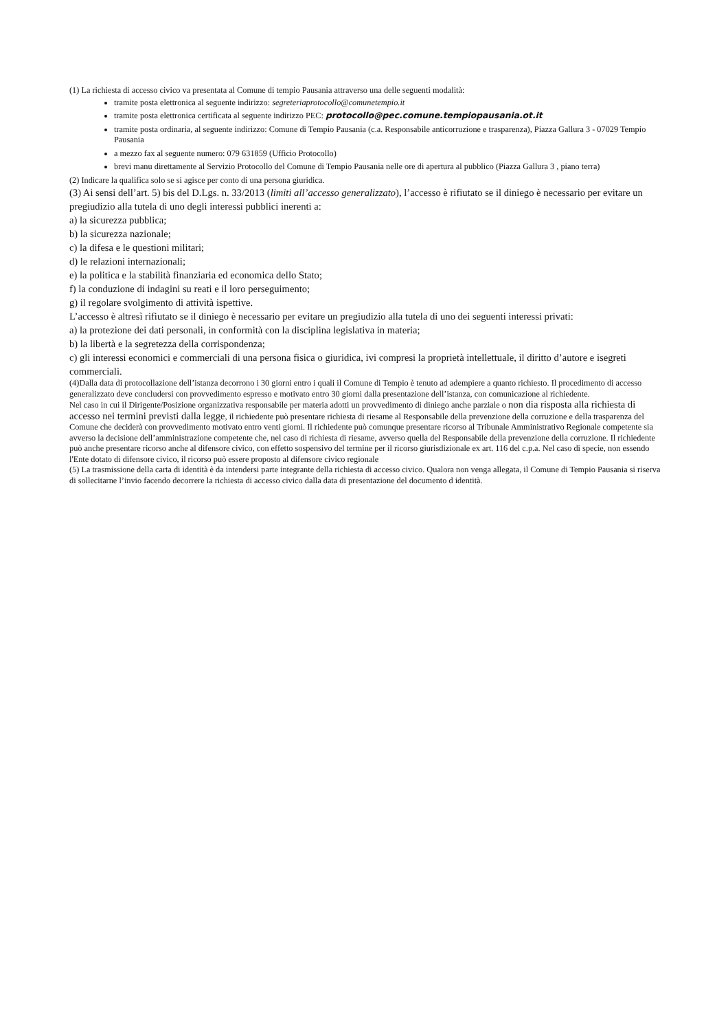(1) La richiesta di accesso civico va presentata al Comune di tempio Pausania attraverso una delle seguenti modalità:
tramite posta elettronica al seguente indirizzo: segreteriaprotocollo@comunetempio.it
tramite posta elettronica certificata al seguente indirizzo PEC: protocollo@pec.comune.tempiopausania.ot.it
tramite posta ordinaria, al seguente indirizzo: Comune di Tempio Pausania (c.a. Responsabile anticorruzione e trasparenza), Piazza Gallura 3 - 07029 Tempio Pausania
a mezzo fax al seguente numero: 079 631859 (Ufficio Protocollo)
brevi manu direttamente al Servizio Protocollo del Comune di Tempio Pausania nelle ore di apertura al pubblico (Piazza Gallura 3 , piano terra)
(2) Indicare la qualifica solo se si agisce per conto di una persona giuridica.
(3) Ai sensi dell’art. 5) bis del D.Lgs. n. 33/2013 (limiti all’accesso generalizzato), l’accesso è rifiutato se il diniego è necessario per evitare un pregiudizio alla tutela di uno degli interessi pubblici inerenti a:
a) la sicurezza pubblica;
b) la sicurezza nazionale;
c) la difesa e le questioni militari;
d) le relazioni internazionali;
e) la politica e la stabilità finanziaria ed economica dello Stato;
f) la conduzione di indagini su reati e il loro perseguimento;
g) il regolare svolgimento di attività ispettive.
L’accesso è altresì rifiutato se il diniego è necessario per evitare un pregiudizio alla tutela di uno dei seguenti interessi privati:
a) la protezione dei dati personali, in conformità con la disciplina legislativa in materia;
b) la libertà e la segretezza della corrispondenza;
c) gli interessi economici e commerciali di una persona fisica o giuridica, ivi compresi la proprietà intellettuale, il diritto d’autore e isegreti commerciali.
(4)Dalla data di protocollazione dell’istanza decorrono i 30 giorni entro i quali il Comune di Tempio è tenuto ad adempiere a quanto richiesto. Il procedimento di accesso generalizzato deve concludersi con provvedimento espresso e motivato entro 30 giorni dalla presentazione dell’istanza, con comunicazione al richiedente.
Nel caso in cui il Dirigente/Posizione organizzativa responsabile per materia adotti un provvedimento di diniego anche parziale o non dia risposta alla richiesta di accesso nei termini previsti dalla legge, il richiedente può presentare richiesta di riesame al Responsabile della prevenzione della corruzione e della trasparenza del Comune che deciderà con provvedimento motivato entro venti giorni. Il richiedente può comunque presentare ricorso al Tribunale Amministrativo Regionale competente sia avverso la decisione dell’amministrazione competente che, nel caso di richiesta di riesame, avverso quella del Responsabile della prevenzione della corruzione. Il richiedente può anche presentare ricorso anche al difensore civico, con effetto sospensivo del termine per il ricorso giurisdizionale ex art. 116 del c.p.a. Nel caso di specie, non essendo l'Ente dotato di difensore civico, il ricorso può essere proposto al difensore civico regionale
(5) La trasmissione della carta di identità è da intendersi parte integrante della richiesta di accesso civico. Qualora non venga allegata, il Comune di Tempio Pausania si riserva di sollecitarne l’invio facendo decorrere la richiesta di accesso civico dalla data di presentazione del documento d identità.